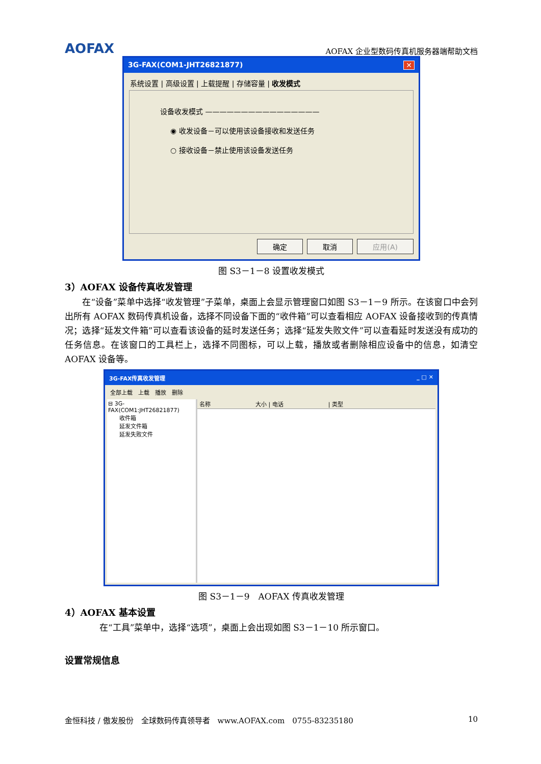AOFAX
AOFAX 企业型数码传真机服务器端帮助文档
3G-FAX(COM1-JHT26821877) ✕
系统设置 | 高级设置 | 上载提醒 | 存储容量 | 收发模式
设备收发模式 ————————————————
◉ 收发设备－可以使用该设备接收和发送任务
○ 接收设备－禁止使用该设备发送任务
确定 取消 应用(A)
图 S3－1－8 设置收发模式
3）AOFAX 设备传真收发管理
　　在“设备”菜单中选择“收发管理”子菜单，桌面上会显示管理窗口如图 S3－1－9 所示。在该窗口中会列出所有 AOFAX 数码传真机设备，选择不同设备下面的“收件箱”可以查看相应 AOFAX 设备接收到的传真情况；选择“延发文件箱”可以查看该设备的延时发送任务；选择“延发失败文件”可以查看延时发送没有成功的任务信息。在该窗口的工具栏上，选择不同图标，可以上载，播放或者删除相应设备中的信息，如清空 AOFAX 设备等。
3G-FAX传真收发管理 _ □ ✕
全部上载　上载　播放　删除
⊟ 3G-FAX(COM1:JHT26821877)
　　收件箱
　　延发文件箱
　　延发失败文件
名称　　　　　　　　大小 | 电话　　　　　　　　| 类型
图 S3－1－9　AOFAX 传真收发管理
4）AOFAX 基本设置
　　　　在“工具”菜单中，选择“选项”，桌面上会出现如图 S3－1－10 所示窗口。
设置常规信息
金恒科技 / 傲发股份　全球数码传真领导者　www.AOFAX.com　0755-83235180 10